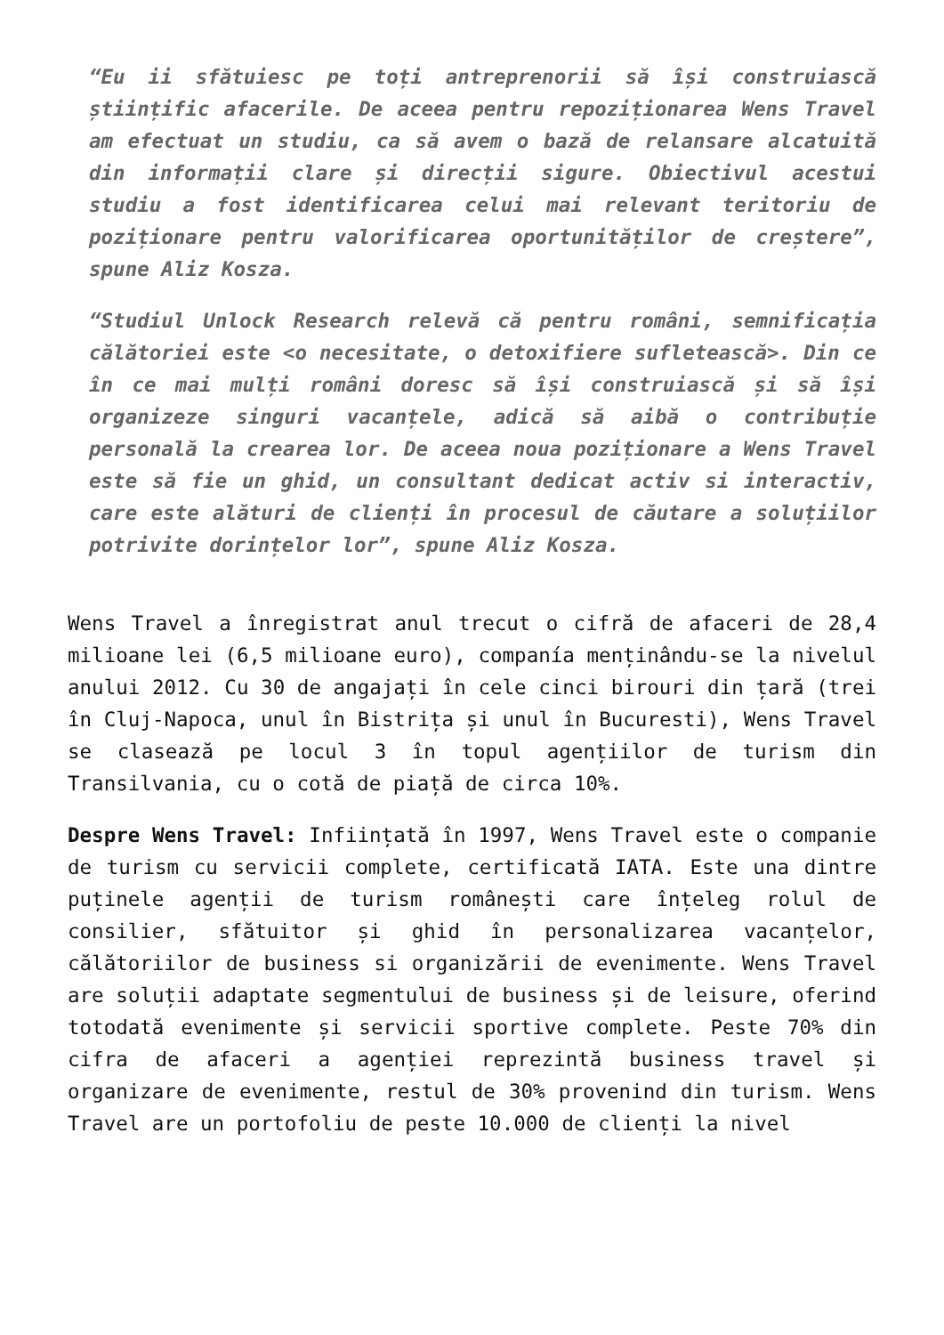“Eu ii sfătuiesc pe toți antreprenorii să își construiască științific afacerile. De aceea pentru repoziționarea Wens Travel am efectuat un studiu, ca să avem o bază de relansare alcatuită din informații clare și direcții sigure. Obiectivul acestui studiu a fost identificarea celui mai relevant teritoriu de poziționare pentru valorificarea oportunităților de creștere”, spune Aliz Kosza.
“Studiul Unlock Research relevă că pentru români, semnificația călătoriei este <o necesitate, o detoxifiere sufletească>. Din ce în ce mai mulți români doresc să își construiască și să își organizeze singuri vacanțele, adică să aibă o contribuție personală la crearea lor. De aceea noua poziționare a Wens Travel este să fie un ghid, un consultant dedicat activ si interactiv, care este alături de clienți în procesul de căutare a soluțiilor potrivite dorințelor lor”, spune Aliz Kosza.
Wens Travel a înregistrat anul trecut o cifră de afaceri de 28,4 milioane lei (6,5 milioane euro), companía menținându-se la nivelul anului 2012. Cu 30 de angajați în cele cinci birouri din țară (trei în Cluj-Napoca, unul în Bistrița și unul în Bucuresti), Wens Travel se clasează pe locul 3 în topul agențiilor de turism din Transilvania, cu o cotă de piață de circa 10%.
Despre Wens Travel: Inființată în 1997, Wens Travel este o companie de turism cu servicii complete, certificată IATA. Este una dintre puținele agenții de turism românești care înțeleg rolul de consilier, sfătuitor și ghid în personalizarea vacanțelor, călătoriilor de business si organizării de evenimente. Wens Travel are soluții adaptate segmentului de business și de leisure, oferind totodată evenimente și servicii sportive complete. Peste 70% din cifra de afaceri a agenției reprezintă business travel și organizare de evenimente, restul de 30% provenind din turism. Wens Travel are un portofoliu de peste 10.000 de clienți la nivel